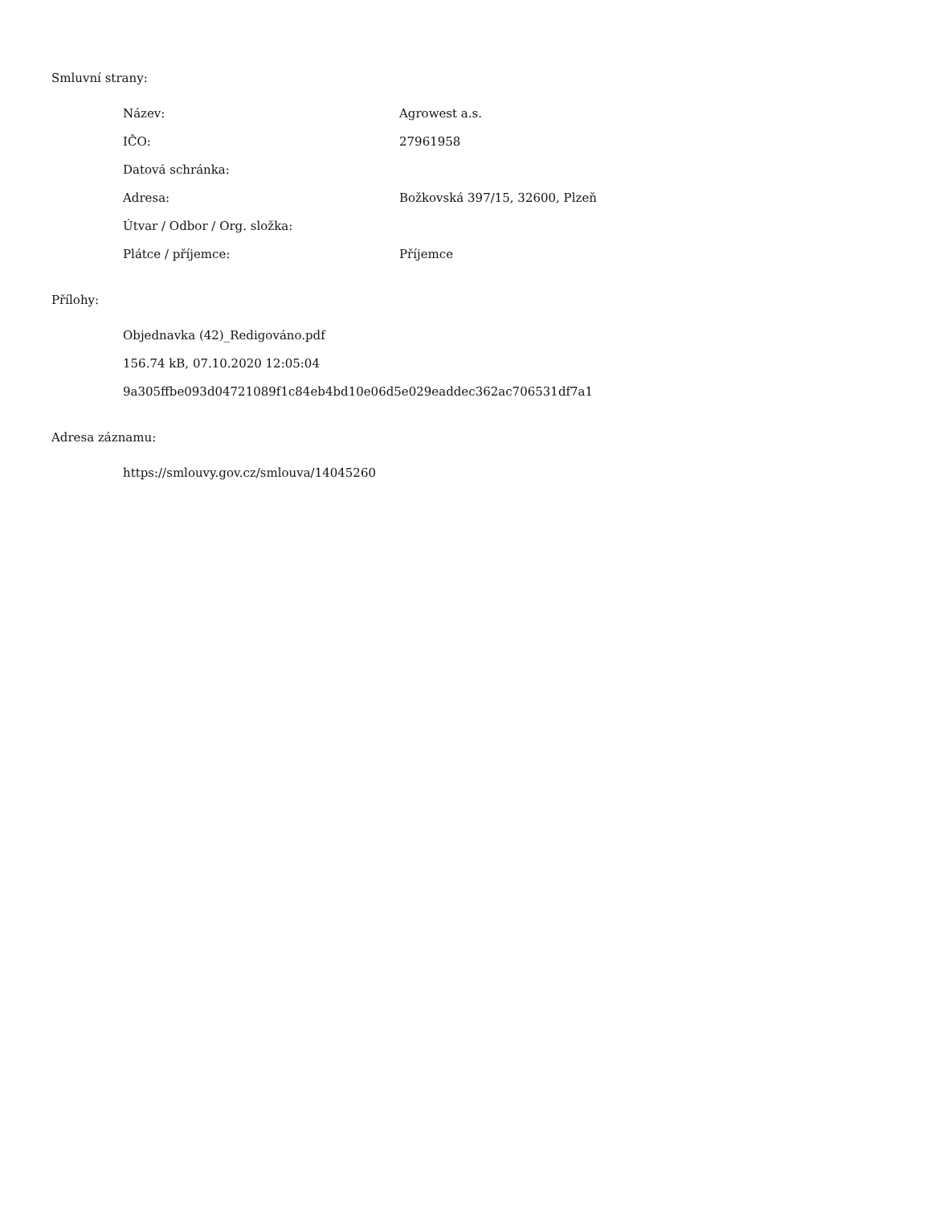Smluvní strany:
| Název: | Agrowest a.s. |
| IČO: | 27961958 |
| Datová schránka: | |
| Adresa: | Božkovská 397/15, 32600, Plzeň |
| Útvar / Odbor / Org. složka: | |
| Plátce / příjemce: | Příjemce |
Přílohy:
Objednavka (42)_Redigováno.pdf
156.74 kB, 07.10.2020 12:05:04
9a305ffbe093d04721089f1c84eb4bd10e06d5e029eaddec362ac706531df7a1
Adresa záznamu:
https://smlouvy.gov.cz/smlouva/14045260